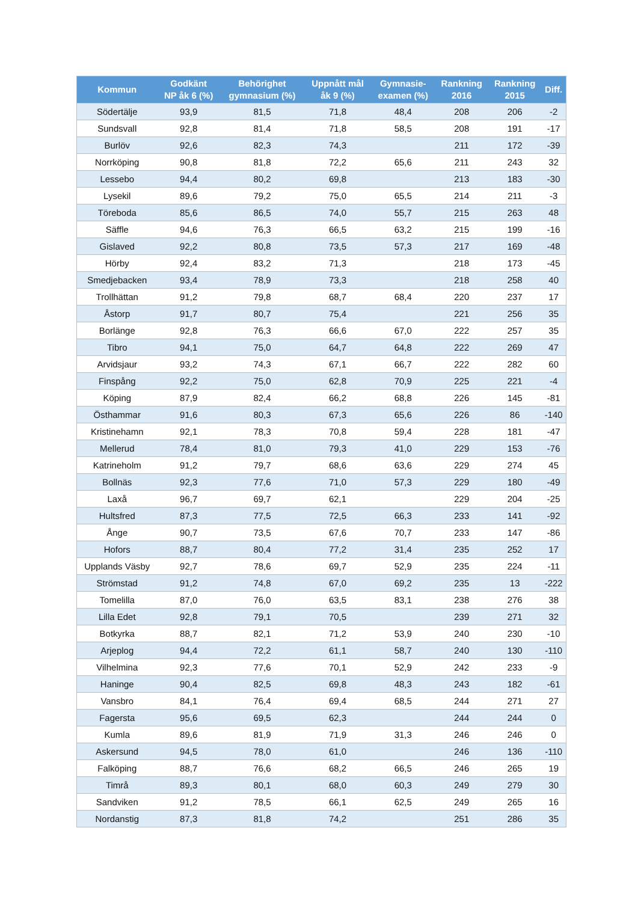| Kommun | Godkänt NP åk 6 (%) | Behörighet gymnasium (%) | Uppnått mål åk 9 (%) | Gymnasie- examen (%) | Rankning 2016 | Rankning 2015 | Diff. |
| --- | --- | --- | --- | --- | --- | --- | --- |
| Södertälje | 93,9 | 81,5 | 71,8 | 48,4 | 208 | 206 | -2 |
| Sundsvall | 92,8 | 81,4 | 71,8 | 58,5 | 208 | 191 | -17 |
| Burlöv | 92,6 | 82,3 | 74,3 | | 211 | 172 | -39 |
| Norrköping | 90,8 | 81,8 | 72,2 | 65,6 | 211 | 243 | 32 |
| Lessebo | 94,4 | 80,2 | 69,8 | | 213 | 183 | -30 |
| Lysekil | 89,6 | 79,2 | 75,0 | 65,5 | 214 | 211 | -3 |
| Töreboda | 85,6 | 86,5 | 74,0 | 55,7 | 215 | 263 | 48 |
| Säffle | 94,6 | 76,3 | 66,5 | 63,2 | 215 | 199 | -16 |
| Gislaved | 92,2 | 80,8 | 73,5 | 57,3 | 217 | 169 | -48 |
| Hörby | 92,4 | 83,2 | 71,3 | | 218 | 173 | -45 |
| Smedjebacken | 93,4 | 78,9 | 73,3 | | 218 | 258 | 40 |
| Trollhättan | 91,2 | 79,8 | 68,7 | 68,4 | 220 | 237 | 17 |
| Åstorp | 91,7 | 80,7 | 75,4 | | 221 | 256 | 35 |
| Borlänge | 92,8 | 76,3 | 66,6 | 67,0 | 222 | 257 | 35 |
| Tibro | 94,1 | 75,0 | 64,7 | 64,8 | 222 | 269 | 47 |
| Arvidsjaur | 93,2 | 74,3 | 67,1 | 66,7 | 222 | 282 | 60 |
| Finspång | 92,2 | 75,0 | 62,8 | 70,9 | 225 | 221 | -4 |
| Köping | 87,9 | 82,4 | 66,2 | 68,8 | 226 | 145 | -81 |
| Östhammar | 91,6 | 80,3 | 67,3 | 65,6 | 226 | 86 | -140 |
| Kristinehamn | 92,1 | 78,3 | 70,8 | 59,4 | 228 | 181 | -47 |
| Mellerud | 78,4 | 81,0 | 79,3 | 41,0 | 229 | 153 | -76 |
| Katrineholm | 91,2 | 79,7 | 68,6 | 63,6 | 229 | 274 | 45 |
| Bollnäs | 92,3 | 77,6 | 71,0 | 57,3 | 229 | 180 | -49 |
| Laxå | 96,7 | 69,7 | 62,1 | | 229 | 204 | -25 |
| Hultsfred | 87,3 | 77,5 | 72,5 | 66,3 | 233 | 141 | -92 |
| Ånge | 90,7 | 73,5 | 67,6 | 70,7 | 233 | 147 | -86 |
| Hofors | 88,7 | 80,4 | 77,2 | 31,4 | 235 | 252 | 17 |
| Upplands Väsby | 92,7 | 78,6 | 69,7 | 52,9 | 235 | 224 | -11 |
| Strömstad | 91,2 | 74,8 | 67,0 | 69,2 | 235 | 13 | -222 |
| Tomelilla | 87,0 | 76,0 | 63,5 | 83,1 | 238 | 276 | 38 |
| Lilla Edet | 92,8 | 79,1 | 70,5 | | 239 | 271 | 32 |
| Botkyrka | 88,7 | 82,1 | 71,2 | 53,9 | 240 | 230 | -10 |
| Arjeplog | 94,4 | 72,2 | 61,1 | 58,7 | 240 | 130 | -110 |
| Vilhelmina | 92,3 | 77,6 | 70,1 | 52,9 | 242 | 233 | -9 |
| Haninge | 90,4 | 82,5 | 69,8 | 48,3 | 243 | 182 | -61 |
| Vansbro | 84,1 | 76,4 | 69,4 | 68,5 | 244 | 271 | 27 |
| Fagersta | 95,6 | 69,5 | 62,3 | | 244 | 244 | 0 |
| Kumla | 89,6 | 81,9 | 71,9 | 31,3 | 246 | 246 | 0 |
| Askersund | 94,5 | 78,0 | 61,0 | | 246 | 136 | -110 |
| Falköping | 88,7 | 76,6 | 68,2 | 66,5 | 246 | 265 | 19 |
| Timrå | 89,3 | 80,1 | 68,0 | 60,3 | 249 | 279 | 30 |
| Sandviken | 91,2 | 78,5 | 66,1 | 62,5 | 249 | 265 | 16 |
| Nordanstig | 87,3 | 81,8 | 74,2 | | 251 | 286 | 35 |